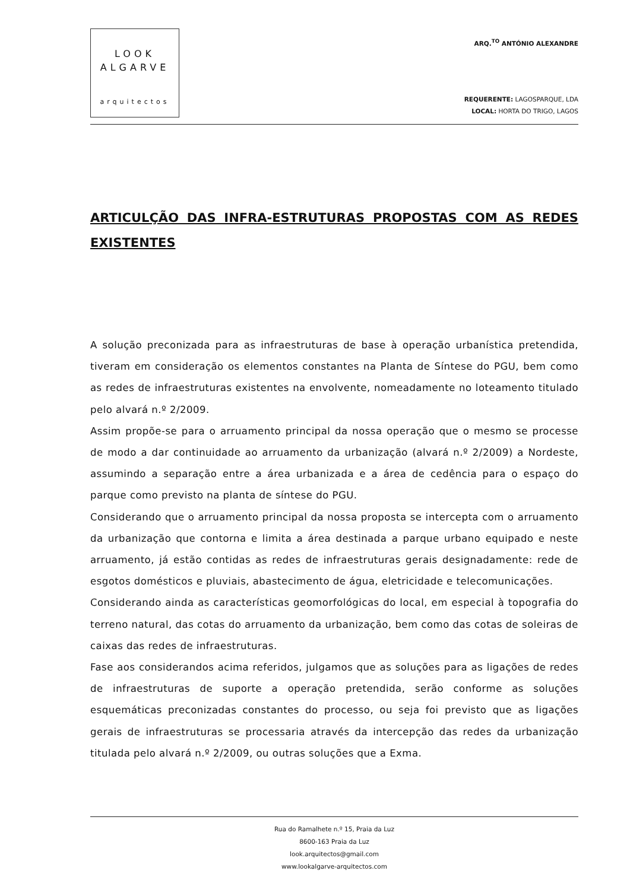LOOK
ALGARVE
arquitectos
ARQ.<sup>TO</sup> ANTÓNIO ALEXANDRE
REQUERENTE: LAGOSPARQUE, LDA
LOCAL: HORTA DO TRIGO, LAGOS
ARTICULÇÃO DAS INFRA-ESTRUTURAS PROPOSTAS COM AS REDES EXISTENTES
A solução preconizada para as infraestruturas de base à operação urbanística pretendida, tiveram em consideração os elementos constantes na Planta de Síntese do PGU, bem como as redes de infraestruturas existentes na envolvente, nomeadamente no loteamento titulado pelo alvará n.º 2/2009.
Assim propõe-se para o arruamento principal da nossa operação que o mesmo se processe de modo a dar continuidade ao arruamento da urbanização (alvará n.º 2/2009) a Nordeste, assumindo a separação entre a área urbanizada e a área de cedência para o espaço do parque como previsto na planta de síntese do PGU.
Considerando que o arruamento principal da nossa proposta se intercepta com o arruamento da urbanização que contorna e limita a área destinada a parque urbano equipado e neste arruamento, já estão contidas as redes de infraestruturas gerais designadamente: rede de esgotos domésticos e pluviais, abastecimento de água, eletricidade e telecomunicações.
Considerando ainda as características geomorfológicas do local, em especial à topografia do terreno natural, das cotas do arruamento da urbanização, bem como das cotas de soleiras de caixas das redes de infraestruturas.
Fase aos considerandos acima referidos, julgamos que as soluções para as ligações de redes de infraestruturas de suporte a operação pretendida, serão conforme as soluções esquemáticas preconizadas constantes do processo, ou seja foi previsto que as ligações gerais de infraestruturas se processaria através da intercepção das redes da urbanização titulada pelo alvará n.º 2/2009, ou outras soluções que a Exma.
Rua do Ramalhete n.º 15, Praia da Luz
8600-163 Praia da Luz
look.arquitectos@gmail.com
www.lookalgarve-arquitectos.com